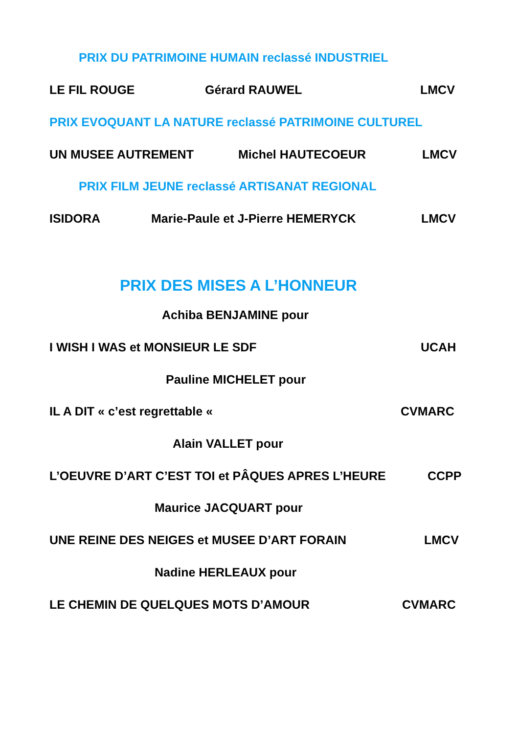PRIX DU PATRIMOINE HUMAIN reclassé INDUSTRIEL
LE FIL ROUGE Gérard RAUWEL LMCV
PRIX EVOQUANT LA NATURE reclassé PATRIMOINE CULTUREL
UN MUSEE AUTREMENT Michel HAUTECOEUR LMCV
PRIX FILM JEUNE reclassé ARTISANAT REGIONAL
ISIDORA Marie-Paule et J-Pierre HEMERYCK LMCV
PRIX DES MISES A L’HONNEUR
Achiba BENJAMINE pour
I WISH I WAS et MONSIEUR LE SDF UCAH
Pauline MICHELET pour
IL A DIT « c’est regrettable « CVMARC
Alain VALLET pour
L’OEUVRE D’ART C’EST TOI et PÂQUES APRES L’HEURE CCPP
Maurice JACQUART pour
UNE REINE DES NEIGES et MUSEE D’ART FORAIN LMCV
Nadine HERLEAUX pour
LE CHEMIN DE QUELQUES MOTS D’AMOUR CVMARC